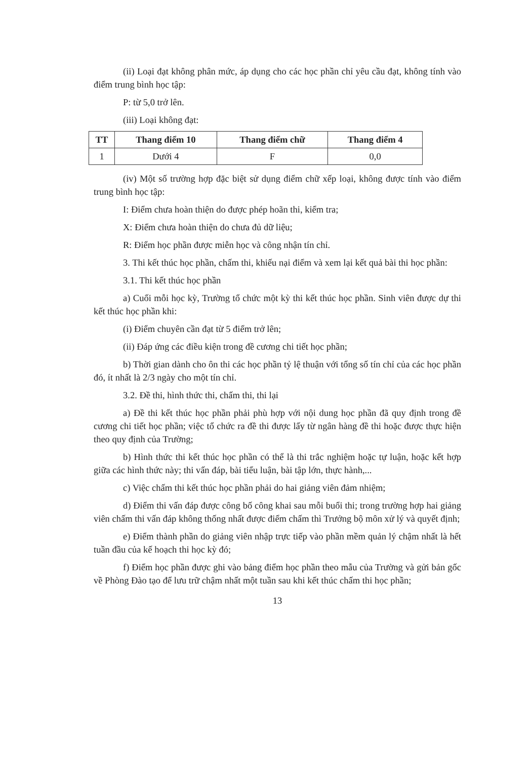(ii) Loại đạt không phân mức, áp dụng cho các học phần chỉ yêu cầu đạt, không tính vào điểm trung bình học tập:
P: từ 5,0 trở lên.
(iii) Loại không đạt:
| TT | Thang điểm 10 | Thang điểm chữ | Thang điểm 4 |
| --- | --- | --- | --- |
| 1 | Dưới 4 | F | 0,0 |
(iv) Một số trường hợp đặc biệt sử dụng điểm chữ xếp loại, không được tính vào điểm trung bình học tập:
I: Điểm chưa hoàn thiện do được phép hoãn thi, kiểm tra;
X: Điểm chưa hoàn thiện do chưa đủ dữ liệu;
R: Điểm học phần được miễn học và công nhận tín chỉ.
3. Thi kết thúc học phần, chấm thi, khiếu nại điểm và xem lại kết quả bài thi học phần:
3.1. Thi kết thúc học phần
a) Cuối mỗi học kỳ, Trường tổ chức một kỳ thi kết thúc học phần. Sinh viên được dự thi kết thúc học phần khi:
(i) Điểm chuyên cần đạt từ 5 điểm trở lên;
(ii) Đáp ứng các điều kiện trong đề cương chi tiết học phần;
b) Thời gian dành cho ôn thi các học phần tỷ lệ thuận với tổng số tín chỉ của các học phần đó, ít nhất là 2/3 ngày cho một tín chỉ.
3.2. Đề thi, hình thức thi, chấm thi, thi lại
a) Đề thi kết thúc học phần phải phù hợp với nội dung học phần đã quy định trong đề cương chi tiết học phần; việc tổ chức ra đề thi được lấy từ ngân hàng đề thi hoặc được thực hiện theo quy định của Trường;
b) Hình thức thi kết thúc học phần có thể là thi trắc nghiệm hoặc tự luận, hoặc kết hợp giữa các hình thức này; thi vấn đáp, bài tiểu luận, bài tập lớn, thực hành,...
c) Việc chấm thi kết thúc học phần phải do hai giảng viên đảm nhiệm;
d) Điểm thi vấn đáp được công bố công khai sau mỗi buổi thi; trong trường hợp hai giảng viên chấm thi vấn đáp không thống nhất được điểm chấm thì Trưởng bộ môn xử lý và quyết định;
e) Điểm thành phần do giảng viên nhập trực tiếp vào phần mềm quản lý chậm nhất là hết tuần đầu của kế hoạch thi học kỳ đó;
f) Điểm học phần được ghi vào bảng điểm học phần theo mẫu của Trường và gửi bản gốc về Phòng Đào tạo để lưu trữ chậm nhất một tuần sau khi kết thúc chấm thi học phần;
13